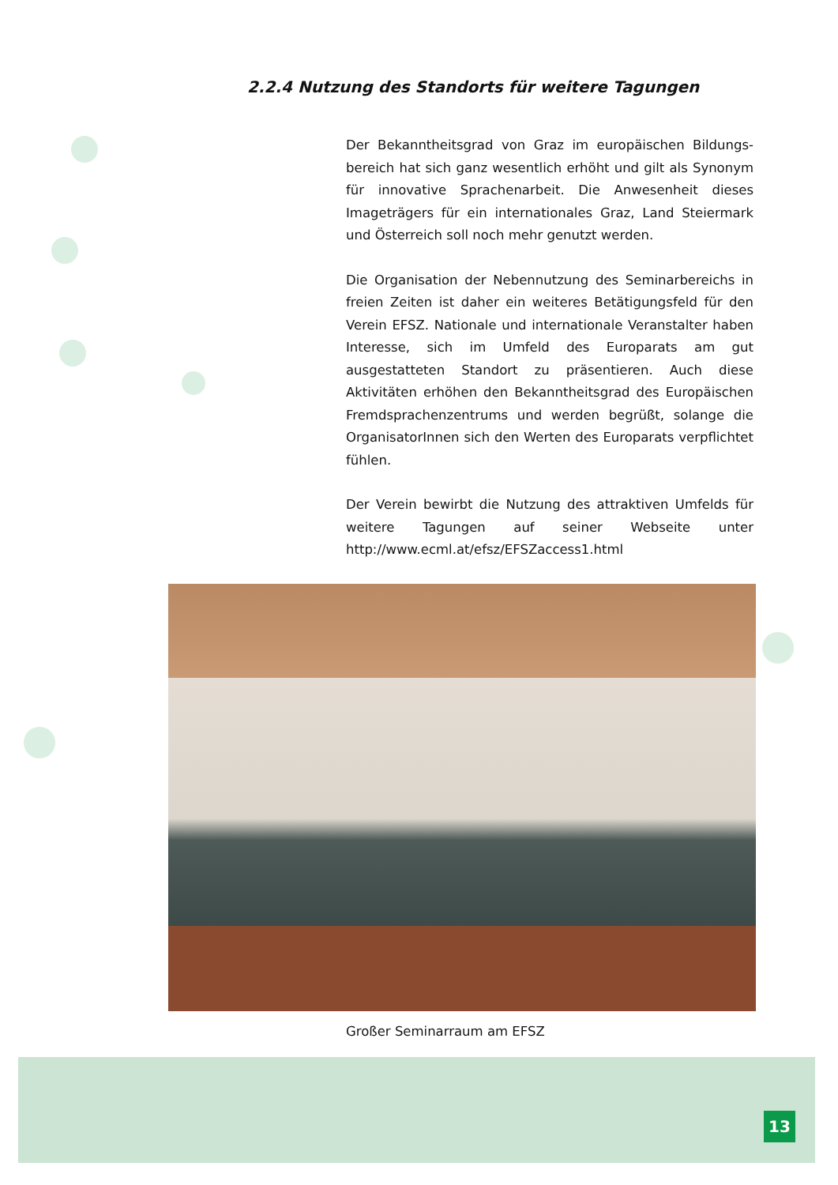2.2.4 Nutzung des Standorts für weitere Tagungen
Der Bekanntheitsgrad von Graz im europäischen Bildungs­bereich hat sich ganz wesentlich erhöht und gilt als Synonym für innovative Sprachenarbeit. Die Anwesenheit dieses Imageträgers für ein internationales Graz, Land Steiermark und Österreich soll noch mehr genutzt werden.
Die Organisation der Nebennutzung des Seminarbereichs in freien Zeiten ist daher ein weiteres Betätigungsfeld für den Verein EFSZ. Nationale und internationale Veranstalter haben Interesse, sich im Umfeld des Europarats am gut ausgestatteten Standort zu präsentieren. Auch diese Aktivitäten erhöhen den Bekanntheitsgrad des Europäischen Fremdsprachenzentrums und werden begrüßt, solange die OrganisatorInnen sich den Werten des Europarats verpflichtet fühlen.
Der Verein bewirbt die Nutzung des attraktiven Umfelds für weitere Tagungen auf seiner Webseite unter http://www.ecml.at/efsz/EFSZaccess1.html
Großer Seminarraum am EFSZ
13